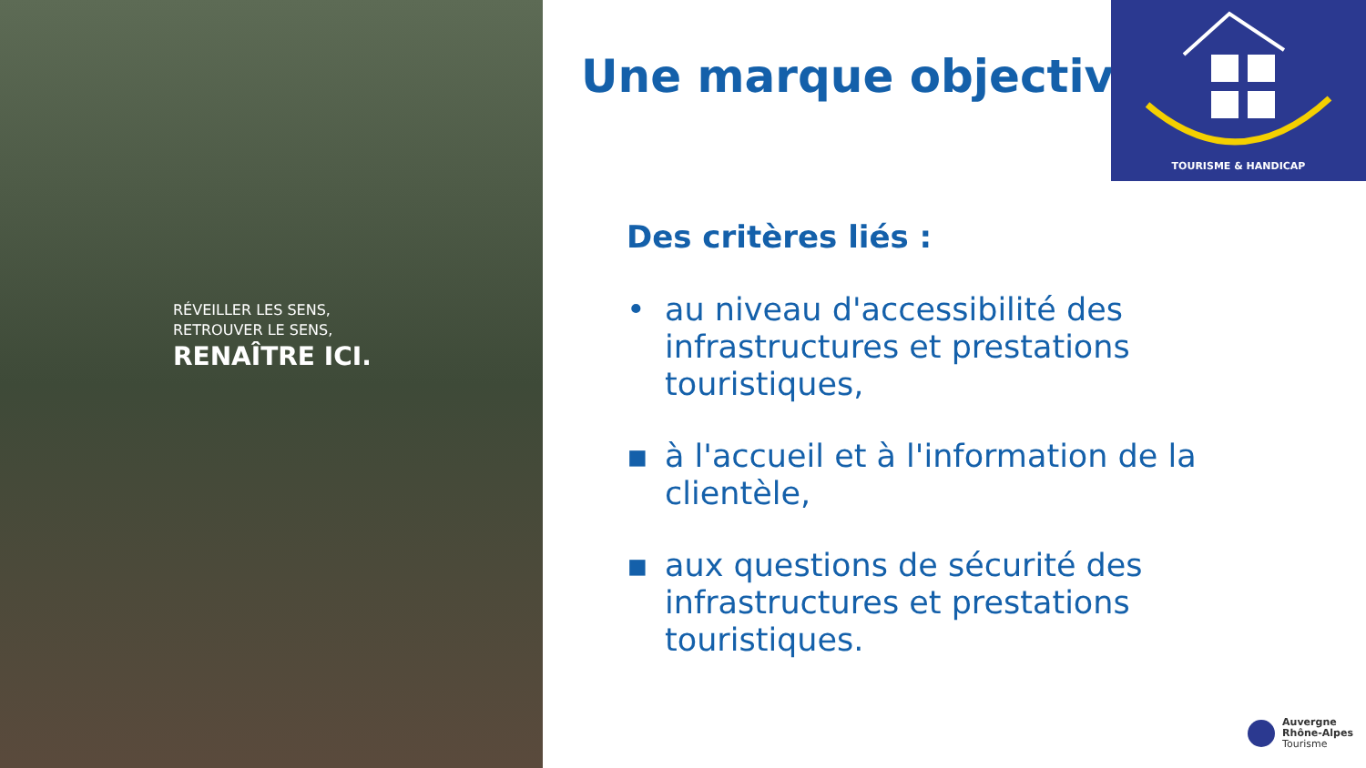RÉVEILLER LES SENS,
RETROUVER LE SENS,
RENAÎTRE ICI.
Une marque objective
TOURISME & HANDICAP
Des critères liés :
• au niveau d'accessibilité des infrastructures et prestations touristiques,
▪ à l'accueil et à l'information de la clientèle,
▪ aux questions de sécurité des infrastructures et prestations touristiques.
Auvergne
Rhône-Alpes
Tourisme